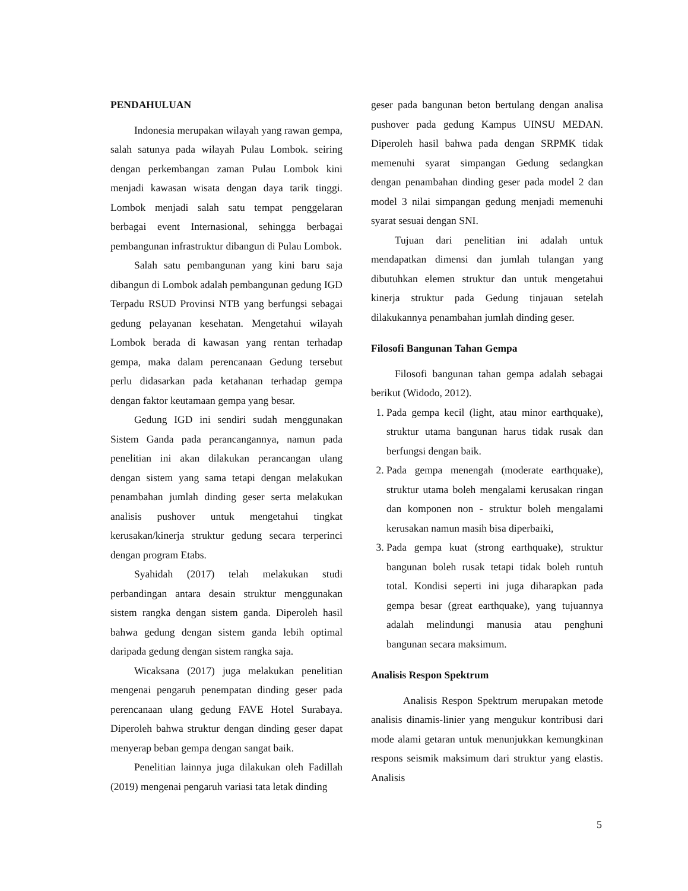PENDAHULUAN
Indonesia merupakan wilayah yang rawan gempa, salah satunya pada wilayah Pulau Lombok. seiring dengan perkembangan zaman Pulau Lombok kini menjadi kawasan wisata dengan daya tarik tinggi. Lombok menjadi salah satu tempat penggelaran berbagai event Internasional, sehingga berbagai pembangunan infrastruktur dibangun di Pulau Lombok.
Salah satu pembangunan yang kini baru saja dibangun di Lombok adalah pembangunan gedung IGD Terpadu RSUD Provinsi NTB yang berfungsi sebagai gedung pelayanan kesehatan. Mengetahui wilayah Lombok berada di kawasan yang rentan terhadap gempa, maka dalam perencanaan Gedung tersebut perlu didasarkan pada ketahanan terhadap gempa dengan faktor keutamaan gempa yang besar.
Gedung IGD ini sendiri sudah menggunakan Sistem Ganda pada perancangannya, namun pada penelitian ini akan dilakukan perancangan ulang dengan sistem yang sama tetapi dengan melakukan penambahan jumlah dinding geser serta melakukan analisis pushover untuk mengetahui tingkat kerusakan/kinerja struktur gedung secara terperinci dengan program Etabs.
Syahidah (2017) telah melakukan studi perbandingan antara desain struktur menggunakan sistem rangka dengan sistem ganda. Diperoleh hasil bahwa gedung dengan sistem ganda lebih optimal daripada gedung dengan sistem rangka saja.
Wicaksana (2017) juga melakukan penelitian mengenai pengaruh penempatan dinding geser pada perencanaan ulang gedung FAVE Hotel Surabaya. Diperoleh bahwa struktur dengan dinding geser dapat menyerap beban gempa dengan sangat baik.
Penelitian lainnya juga dilakukan oleh Fadillah (2019) mengenai pengaruh variasi tata letak dinding
geser pada bangunan beton bertulang dengan analisa pushover pada gedung Kampus UINSU MEDAN. Diperoleh hasil bahwa pada dengan SRPMK tidak memenuhi syarat simpangan Gedung sedangkan dengan penambahan dinding geser pada model 2 dan model 3 nilai simpangan gedung menjadi memenuhi syarat sesuai dengan SNI.
Tujuan dari penelitian ini adalah untuk mendapatkan dimensi dan jumlah tulangan yang dibutuhkan elemen struktur dan untuk mengetahui kinerja struktur pada Gedung tinjauan setelah dilakukannya penambahan jumlah dinding geser.
Filosofi Bangunan Tahan Gempa
Filosofi bangunan tahan gempa adalah sebagai berikut (Widodo, 2012).
1. Pada gempa kecil (light, atau minor earthquake), struktur utama bangunan harus tidak rusak dan berfungsi dengan baik.
2. Pada gempa menengah (moderate earthquake), struktur utama boleh mengalami kerusakan ringan dan komponen non - struktur boleh mengalami kerusakan namun masih bisa diperbaiki,
3. Pada gempa kuat (strong earthquake), struktur bangunan boleh rusak tetapi tidak boleh runtuh total. Kondisi seperti ini juga diharapkan pada gempa besar (great earthquake), yang tujuannya adalah melindungi manusia atau penghuni bangunan secara maksimum.
Analisis Respon Spektrum
Analisis Respon Spektrum merupakan metode analisis dinamis-linier yang mengukur kontribusi dari mode alami getaran untuk menunjukkan kemungkinan respons seismik maksimum dari struktur yang elastis. Analisis
5